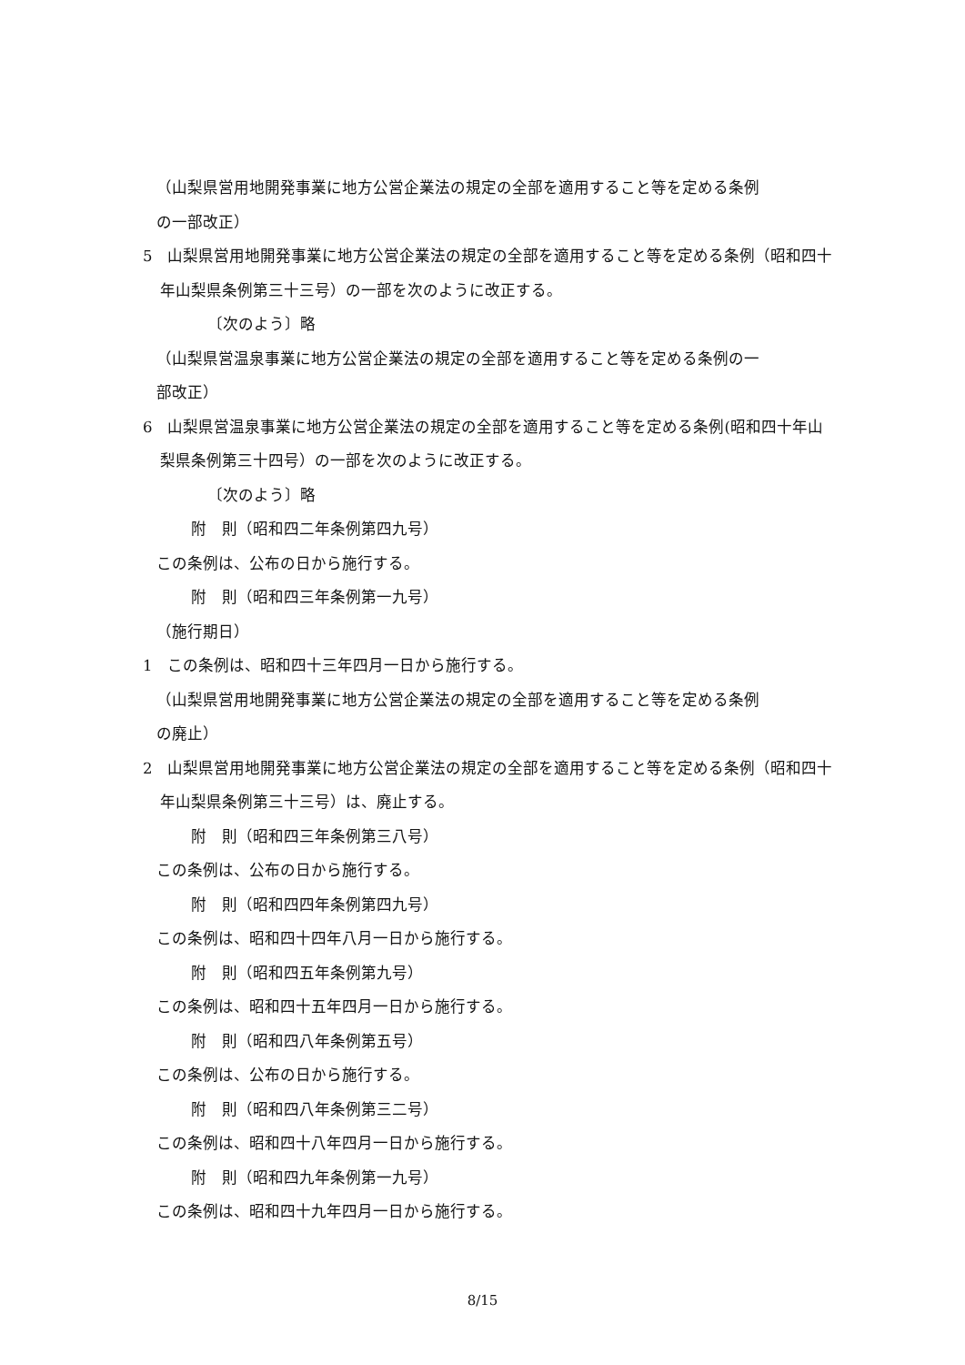（山梨県営用地開発事業に地方公営企業法の規定の全部を適用すること等を定める条例
の一部改正）
5　山梨県営用地開発事業に地方公営企業法の規定の全部を適用すること等を定める条例（昭和四十年山梨県条例第三十三号）の一部を次のように改正する。
〔次のよう〕略
（山梨県営温泉事業に地方公営企業法の規定の全部を適用すること等を定める条例の一
部改正）
6　山梨県営温泉事業に地方公営企業法の規定の全部を適用すること等を定める条例(昭和四十年山梨県条例第三十四号）の一部を次のように改正する。
〔次のよう〕略
附　則（昭和四二年条例第四九号）
この条例は、公布の日から施行する。
附　則（昭和四三年条例第一九号）
（施行期日）
1　この条例は、昭和四十三年四月一日から施行する。
（山梨県営用地開発事業に地方公営企業法の規定の全部を適用すること等を定める条例
の廃止）
2　山梨県営用地開発事業に地方公営企業法の規定の全部を適用すること等を定める条例（昭和四十年山梨県条例第三十三号）は、廃止する。
附　則（昭和四三年条例第三八号）
この条例は、公布の日から施行する。
附　則（昭和四四年条例第四九号）
この条例は、昭和四十四年八月一日から施行する。
附　則（昭和四五年条例第九号）
この条例は、昭和四十五年四月一日から施行する。
附　則（昭和四八年条例第五号）
この条例は、公布の日から施行する。
附　則（昭和四八年条例第三二号）
この条例は、昭和四十八年四月一日から施行する。
附　則（昭和四九年条例第一九号）
この条例は、昭和四十九年四月一日から施行する。
8/15